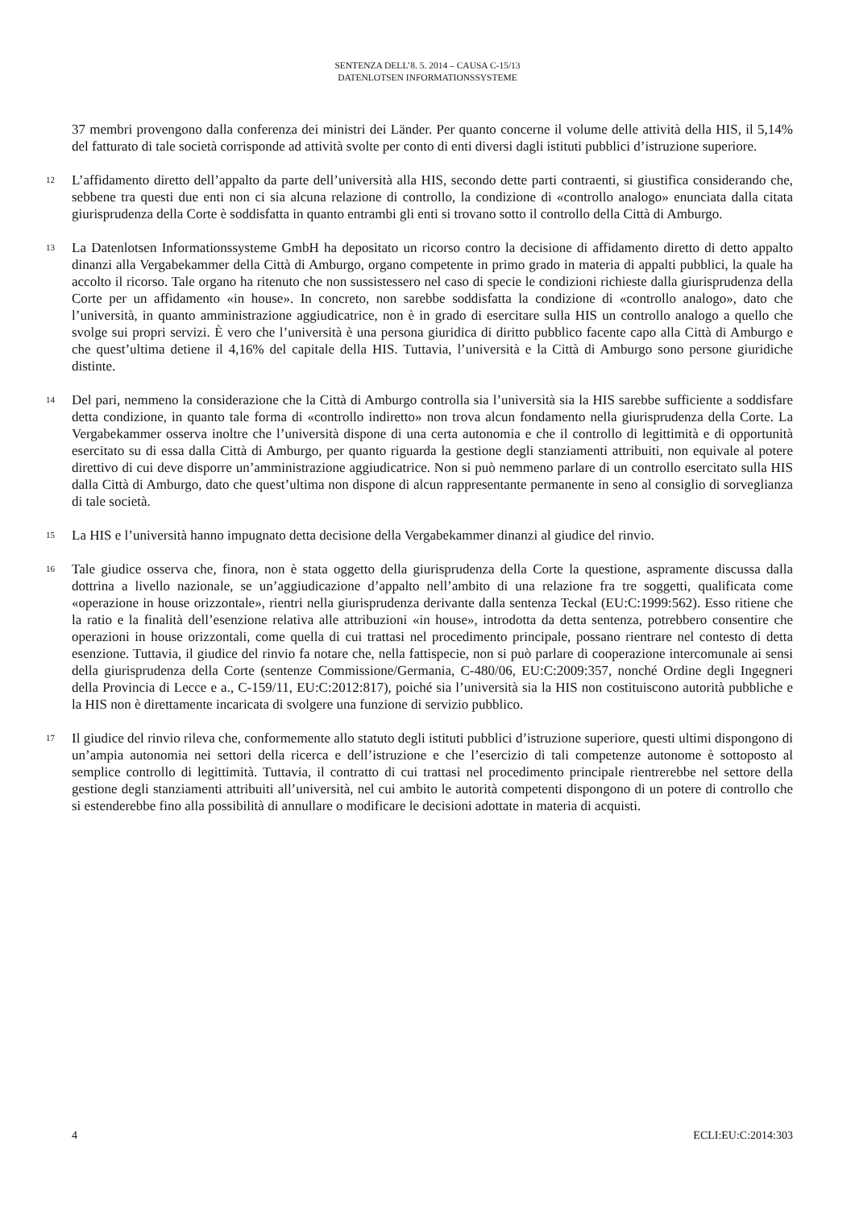SENTENZA DELL’8. 5. 2014 – CAUSA C-15/13
DATENLOTSEN INFORMATIONSSYSTEME
37 membri provengono dalla conferenza dei ministri dei Länder. Per quanto concerne il volume delle attività della HIS, il 5,14% del fatturato di tale società corrisponde ad attività svolte per conto di enti diversi dagli istituti pubblici d’istruzione superiore.
12
L’affidamento diretto dell’appalto da parte dell’università alla HIS, secondo dette parti contraenti, si giustifica considerando che, sebbene tra questi due enti non ci sia alcuna relazione di controllo, la condizione di «controllo analogo» enunciata dalla citata giurisprudenza della Corte è soddisfatta in quanto entrambi gli enti si trovano sotto il controllo della Città di Amburgo.
13
La Datenlotsen Informationssysteme GmbH ha depositato un ricorso contro la decisione di affidamento diretto di detto appalto dinanzi alla Vergabekammer della Città di Amburgo, organo competente in primo grado in materia di appalti pubblici, la quale ha accolto il ricorso. Tale organo ha ritenuto che non sussistessero nel caso di specie le condizioni richieste dalla giurisprudenza della Corte per un affidamento «in house». In concreto, non sarebbe soddisfatta la condizione di «controllo analogo», dato che l’università, in quanto amministrazione aggiudicatrice, non è in grado di esercitare sulla HIS un controllo analogo a quello che svolge sui propri servizi. È vero che l’università è una persona giuridica di diritto pubblico facente capo alla Città di Amburgo e che quest’ultima detiene il 4,16% del capitale della HIS. Tuttavia, l’università e la Città di Amburgo sono persone giuridiche distinte.
14
Del pari, nemmeno la considerazione che la Città di Amburgo controlla sia l’università sia la HIS sarebbe sufficiente a soddisfare detta condizione, in quanto tale forma di «controllo indiretto» non trova alcun fondamento nella giurisprudenza della Corte. La Vergabekammer osserva inoltre che l’università dispone di una certa autonomia e che il controllo di legittimità e di opportunità esercitato su di essa dalla Città di Amburgo, per quanto riguarda la gestione degli stanziamenti attribuiti, non equivale al potere direttivo di cui deve disporre un’amministrazione aggiudicatrice. Non si può nemmeno parlare di un controllo esercitato sulla HIS dalla Città di Amburgo, dato che quest’ultima non dispone di alcun rappresentante permanente in seno al consiglio di sorveglianza di tale società.
15
La HIS e l’università hanno impugnato detta decisione della Vergabekammer dinanzi al giudice del rinvio.
16
Tale giudice osserva che, finora, non è stata oggetto della giurisprudenza della Corte la questione, aspramente discussa dalla dottrina a livello nazionale, se un’aggiudicazione d’appalto nell’ambito di una relazione fra tre soggetti, qualificata come «operazione in house orizzontale», rientri nella giurisprudenza derivante dalla sentenza Teckal (EU:C:1999:562). Esso ritiene che la ratio e la finalità dell’esenzione relativa alle attribuzioni «in house», introdotta da detta sentenza, potrebbero consentire che operazioni in house orizzontali, come quella di cui trattasi nel procedimento principale, possano rientrare nel contesto di detta esenzione. Tuttavia, il giudice del rinvio fa notare che, nella fattispecie, non si può parlare di cooperazione intercomunale ai sensi della giurisprudenza della Corte (sentenze Commissione/Germania, C-480/06, EU:C:2009:357, nonché Ordine degli Ingegneri della Provincia di Lecce e a., C-159/11, EU:C:2012:817), poiché sia l’università sia la HIS non costituiscono autorità pubbliche e la HIS non è direttamente incaricata di svolgere una funzione di servizio pubblico.
17
Il giudice del rinvio rileva che, conformemente allo statuto degli istituti pubblici d’istruzione superiore, questi ultimi dispongono di un’ampia autonomia nei settori della ricerca e dell’istruzione e che l’esercizio di tali competenze autonome è sottoposto al semplice controllo di legittimità. Tuttavia, il contratto di cui trattasi nel procedimento principale rientrerebbe nel settore della gestione degli stanziamenti attribuiti all’università, nel cui ambito le autorità competenti dispongono di un potere di controllo che si estenderebbe fino alla possibilità di annullare o modificare le decisioni adottate in materia di acquisti.
4 ECLI:EU:C:2014:303